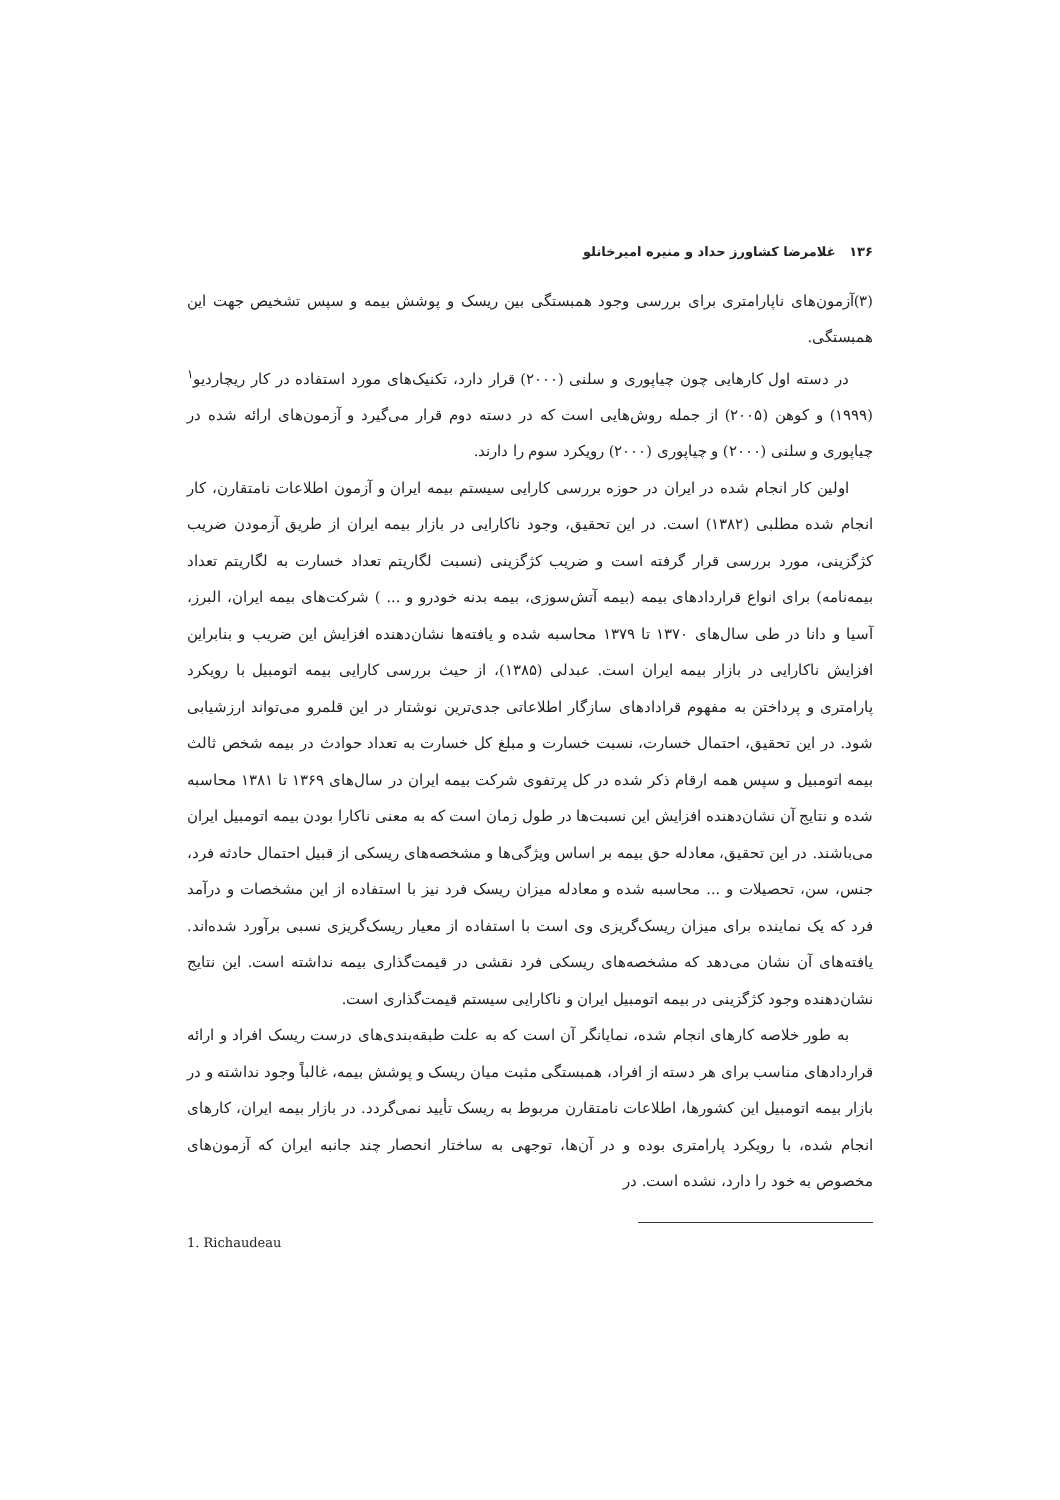۱۳۶ غلامرضا کشاورز حداد و منیره امیرخانلو
(۳)آزمون‌های ناپارامتری برای بررسی وجود همبستگی بین ریسک و پوشش بیمه و سپس تشخیص جهت این همبستگی.
در دسته اول کارهایی چون چیاپوری و سلنی (۲۰۰۰) قرار دارد، تکنیک‌های مورد استفاده در کار ریچاردیو<sup>۱</sup> (۱۹۹۹) و کوهن (۲۰۰۵) از جمله روش‌هایی است که در دسته دوم قرار می‌گیرد و آزمون‌های ارائه شده در چیاپوری و سلنی (۲۰۰۰) و چیاپوری (۲۰۰۰) رویکرد سوم را دارند.
اولین کار انجام شده در ایران در حوزه بررسی کارایی سیستم بیمه ایران و آزمون اطلاعات نامتقارن، کار انجام شده مطلبی (۱۳۸۲) است. در این تحقیق، وجود ناکارایی در بازار بیمه ایران از طریق آزمودن ضریب کژگزینی، مورد بررسی قرار گرفته است و ضریب کژگزینی (نسبت لگاریتم تعداد خسارت به لگاریتم تعداد بیمه‌نامه) برای انواع قراردادهای بیمه (بیمه آتش‌سوزی، بیمه بدنه خودرو و ... ) شرکت‌های بیمه ایران، البرز، آسیا و دانا در طی سال‌های ۱۳۷۰ تا ۱۳۷۹ محاسبه شده و یافته‌ها نشان‌دهنده افزایش این ضریب و بنابراین افزایش ناکارایی در بازار بیمه ایران است. عبدلی (۱۳۸۵)، از حیث بررسی کارایی بیمه اتومبیل با رویکرد پارامتری و پرداختن به مفهوم قرادادهای سازگار اطلاعاتی جدی‌ترین نوشتار در این قلمرو می‌تواند ارزشیابی شود. در این تحقیق، احتمال خسارت، نسبت خسارت و مبلغ کل خسارت به تعداد حوادث در بیمه شخص ثالث بیمه اتومبیل و سپس همه ارقام ذکر شده در کل پرتفوی شرکت بیمه ایران در سال‌های ۱۳۶۹ تا ۱۳۸۱ محاسبه شده و نتایج آن نشان‌دهنده افزایش این نسبت‌ها در طول زمان است که به معنی ناکارا بودن بیمه اتومبیل ایران می‌باشند. در این تحقیق، معادله حق بیمه بر اساس ویژگی‌ها و مشخصه‌های ریسکی از قبیل احتمال حادثه فرد، جنس، سن، تحصیلات و ... محاسبه شده و معادله میزان ریسک فرد نیز با استفاده از این مشخصات و درآمد فرد که یک نماینده برای میزان ریسک‌گریزی وی است با استفاده از معیار ریسک‌گریزی نسبی برآورد شده‌اند. یافته‌های آن نشان می‌دهد که مشخصه‌های ریسکی فرد نقشی در قیمت‌گذاری بیمه نداشته است. این نتایج نشان‌دهنده وجود کژگزینی در بیمه اتومبیل ایران و ناکارایی سیستم قیمت‌گذاری است.
به طور خلاصه کارهای انجام شده، نمایانگر آن است که به علت طبقه‌بندی‌های درست ریسک افراد و ارائه قراردادهای مناسب برای هر دسته از افراد، همبستگی مثبت میان ریسک و پوشش بیمه، غالباً وجود نداشته و در بازار بیمه اتومبیل این کشورها، اطلاعات نامتقارن مربوط به ریسک تأیید نمی‌گردد. در بازار بیمه ایران، کارهای انجام شده، با رویکرد پارامتری بوده و در آن‌ها، توجهی به ساختار انحصار چند جانبه ایران که آزمون‌های مخصوص به خود را دارد، نشده است. در
1. Richaudeau